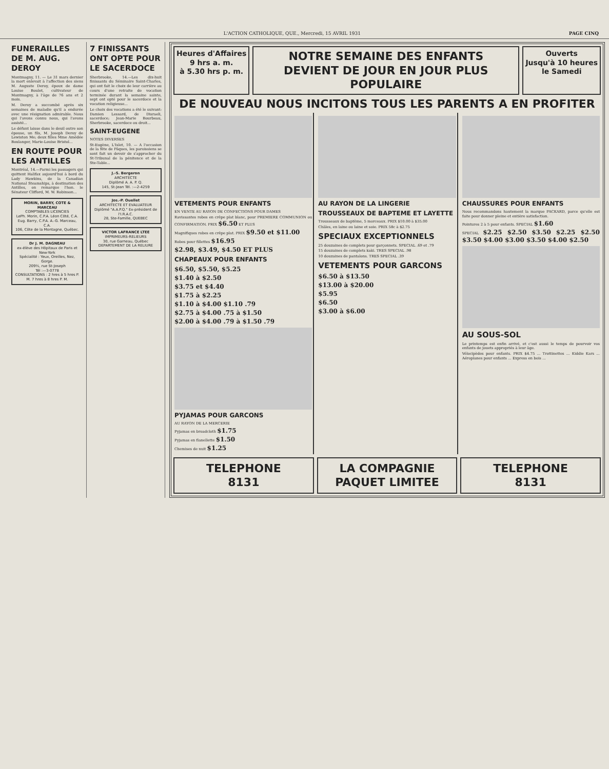L'ACTION CATHOLIQUE, QUE., Mercredi, 15 AVRIL 1931 PAGE CINQ
FUNERAILLES DE M. AUG. DEROY
Montmagny, 11. — Le 31 mars dernier la mort enlevait à l'affection des siens M. Auguste Deroy, époux de dame Louise Boulet, cultivateur de Montmagny, à l'âge de 76 ans et 2 mois.
M. Deroy a succombé après six semaines de maladie qu'il a endurée avec une résignation admirable. Nous qui l'avons connu nous, qui l'avons assisté...
Le défunt laisse dans le deuil outre son épouse, un fils, M. Joseph Deroy de Lewiston Me; deux filles Mme Amédée Boulanger, Marie-Louise Bristol...
EN ROUTE POUR LES ANTILLES
Montréal, 14.—Parmi les passagers qui quittent Halifax aujourd'hui à bord du Lady Hawkins, de la Canadian National Steamships, à destination des Antilles, on remarque l'hon. le Sénateur Clifford, M. W. Robinson...
MORIN, BARRY, COTE & MARCEAU
COMPTABLES LICENCIES
LePh. Morin, C.P.A. Léon Côté, C.A.
Eug. Barry, C.P.A. A.-G. Marceau, C.A.
106, Côte de la Montagne, Québec.
Dr J. M. DAGNEAU
ex-élève des Hôpitaux de Paris et New-York
Spécialité : Yeux, Oreilles, Nez, Gorge.
209½, rue St-Joseph
Tél :—3-0778
CONSULTATIONS : 2 hres à 5 hres P. M. 7 hres à 8 hres P. M.
7 FINISSANTS ONT OPTE POUR LE SACERDOCE
Sherbrooke, 14.—Les dix-huit finissants du Séminaire Saint-Charles, qui ont fait le choix de leur carrière au cours d'une retraite de vocation terminée durant la semaine sainte, sept ont opté pour le sacerdoce et la vocation religieuse...
Le choix des vocations a été le suivant: Damien Lessard, de Disraeli, sacerdoce; Jean-Marie Bourbeau, Sherbrooke, sacerdoce ou droit...
SAINT-EUGENE
NOTES DIVERSES
St-Eugène, L'Islet, 10. — A l'occasion de la fête de Pâques, les paroissiens se sont fait un devoir de s'approcher du St-Tribunal de la pénitence et de la Ste-Table...
J.-S. Bergeron
ARCHITECTE
Diplômé A. A. P. Q.
145, St-Jean Tél. :—2-4259
Jos.-P. Ouellet
ARCHITECTE ET EVALUATEUR
Diplômé "A.A.P.Q." Ex-président de l'I.R.A.C.
28, Ste-Famille, QUEBEC
VICTOR LAFRANCE LTEE
IMPRIMEURS-RELIEURS
30, rue Garneau, Québec
DEPARTEMENT DE LA RELIURE
Heures d'Affaires
9 hrs a. m.
à 5.30 hrs p. m.
NOTRE SEMAINE DES ENFANTS
DEVIENT DE JOUR EN JOUR PLUS POPULAIRE
Ouverts
Jusqu'à 10 heures
le Samedi
DE NOUVEAU NOUS INCITONS TOUS LES PARENTS A EN PROFITER
VETEMENTS POUR ENFANTS
EN VENTE AU RAYON DE CONFECTIONS POUR DAMES
Ravissantes robes en crêpe plat blanc, pour PREMIERE COMMUNION ou CONFIRMATION. PRIX $6.50 ET PLUS
Magnifiques robes en crêpe plat. PRIX $9.50 et $11.00
Robes pour fillettes $16.95
$2.98, $3.49, $4.50 ET PLUS
CHAPEAUX POUR ENFANTS
$6.50, $5.50, $5.25
$1.40 à $2.50
$3.75 et $4.40
$1.75 à $2.25
$1.10 à $4.00 $1.10 .79
$2.75 à $4.00 .75 à $1.50
$2.00 à $4.00 .79 à $1.50 .79
PYJAMAS POUR GARCONS
AU RAYON DE LA MERCERIE
Pyjamas en broadcloth $1.75
Pyjamas en flanellette $1.50
Chemises de nuit $1.25
AU RAYON DE LA LINGERIE
TROUSSEAUX DE BAPTEME ET LAYETTE
Trousseaux de baptême, 5 morceaux. PRIX $10.00 à $35.00
Châles, en laine ou laine et soie. PRIX 58c à $2.75
SPECIAUX EXCEPTIONNELS
25 douzaines de complets pour garçonnets. SPECIAL .69 et .79
15 douzaines de complets kaki. TRES SPECIAL .98
10 douzaines de pantalons. TRES SPECIAL .39
VETEMENTS POUR GARCONS
$6.50 à $13.50
$13.00 à $20.00
$5.95
$6.50
$3.00 à $6.00
CHAUSSURES POUR ENFANTS
Nous recommandons hautement la marque PACKARD, parce qu'elle est faite pour donner pleine et entière satisfaction.
Pointures 2 à 5 pour enfants. SPECIAL $1.60
SPECIAL $2.25 $2.50 $3.50 $2.25 $2.50 $3.50 $4.00 $3.00 $3.50 $4.00 $2.50
AU SOUS-SOL
Le printemps est enfin arrivé, et c'est aussi le temps de pourvoir vos enfants de jouets appropriés à leur âge.
Vélocipèdes pour enfants. PRIX $4.75 ... Trottinettes ... Kiddie Kars ... Aéroplanes pour enfants ... Express en bois ...
TELEPHONE
8131
LA COMPAGNIE PAQUET LIMITEE TELEPHONE
8131